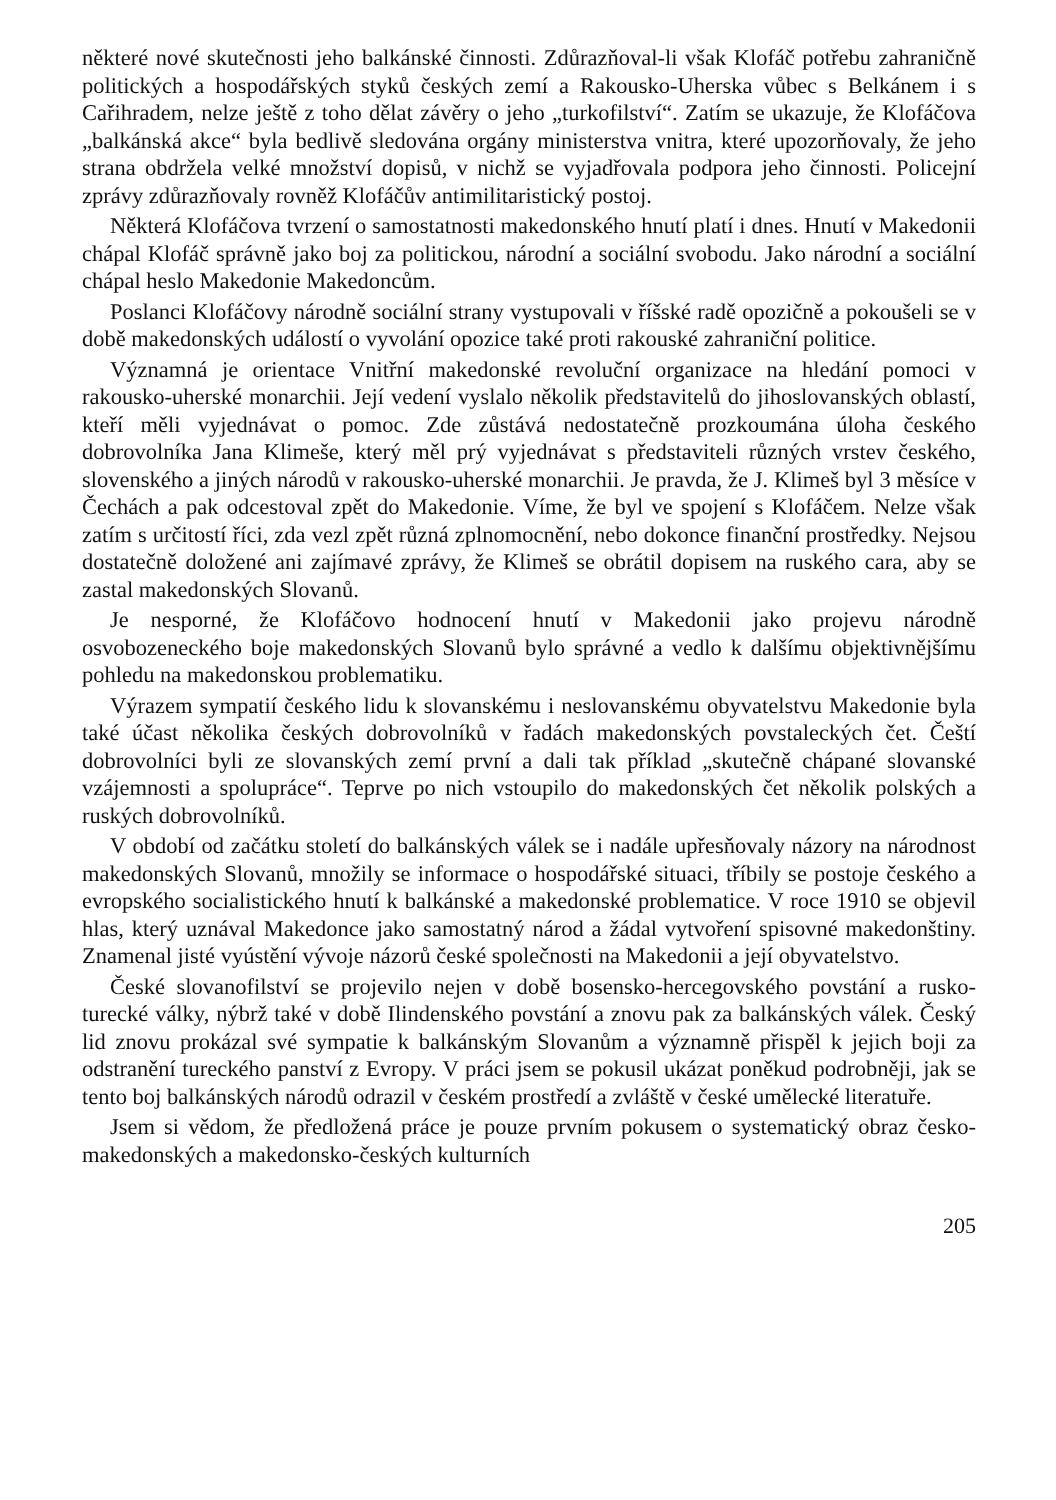některé nové skutečnosti jeho balkánské činnosti. Zdůrazňoval-li však Klofáč potřebu zahraničně politických a hospodářských styků českých zemí a Rakousko-Uherska vůbec s Belkánem i s Cařihradem, nelze ještě z toho dělat závěry o jeho „turkofilství“. Zatím se ukazuje, že Klofáčova „balkánská akce“ byla bedlivě sledována orgány ministerstva vnitra, které upozorňovaly, že jeho strana obdržela velké množství dopisů, v nichž se vyjadřovala podpora jeho činnosti. Policejní zprávy zdůrazňovaly rovněž Klofáčův antimilitaristický postoj.
Některá Klofáčova tvrzení o samostatnosti makedonského hnutí platí i dnes. Hnutí v Makedonii chápal Klofáč správně jako boj za politickou, národní a sociální svobodu. Jako národní a sociální chápal heslo Makedonie Makedoncům.
Poslanci Klofáčovy národně sociální strany vystupovali v říšské radě opozičně a pokoušeli se v době makedonských událostí o vyvolání opozice také proti rakouské zahraniční politice.
Významná je orientace Vnitřní makedonské revoluční organizace na hledání pomoci v rakousko-uherské monarchii. Její vedení vyslalo několik představitelů do jihoslovanských oblastí, kteří měli vyjednávat o pomoc. Zde zůstává nedostatečně prozkoumána úloha českého dobrovolníka Jana Klimeše, který měl prý vyjednávat s představiteli různých vrstev českého, slovenského a jiných národů v rakousko-uherské monarchii. Je pravda, že J. Klimeš byl 3 měsíce v Čechách a pak odcestoval zpět do Makedonie. Víme, že byl ve spojení s Klofáčem. Nelze však zatím s určitostí říci, zda vezl zpět různá zplnomocnění, nebo dokonce finanční prostředky. Nejsou dostatečně doložené ani zajímavé zprávy, že Klimeš se obrátil dopisem na ruského cara, aby se zastal makedonských Slovanů.
Je nesporné, že Klofáčovo hodnocení hnutí v Makedonii jako projevu národně osvobozeneckého boje makedonských Slovanů bylo správné a vedlo k dalšímu objektivnějšímu pohledu na makedonskou problematiku.
Výrazem sympatií českého lidu k slovanskému i neslovanskému obyvatelstvu Makedonie byla také účast několika českých dobrovolníků v řadách makedonských povstaleckých čet. Čeští dobrovolníci byli ze slovanských zemí první a dali tak příklad „skutečně chápané slovanské vzájemnosti a spolupráce“. Teprve po nich vstoupilo do makedonských čet několik polských a ruských dobrovolníků.
V období od začátku století do balkánských válek se i nadále upřesňovaly názory na národnost makedonských Slovanů, množily se informace o hospodářské situaci, tříbily se postoje českého a evropského socialistického hnutí k balkánské a makedonské problematice. V roce 1910 se objevil hlas, který uznával Makedonce jako samostatný národ a žádal vytvoření spisovné makedonštiny. Znamenal jisté vyústění vývoje názorů české společnosti na Makedonii a její obyvatelstvo.
České slovanofilství se projevilo nejen v době bosensko-hercegovského povstání a rusko-turecké války, nýbrž také v době Ilindenského povstání a znovu pak za balkánských válek. Český lid znovu prokázal své sympatie k balkánským Slovanům a významně přispěl k jejich boji za odstranění tureckého panství z Evropy. V práci jsem se pokusil ukázat poněkud podrobněji, jak se tento boj balkánských národů odrazil v českém prostředí a zvláště v české umělecké literatuře.
Jsem si vědom, že předložená práce je pouze prvním pokusem o systematický obraz česko-makedonských a makedonsko-českých kulturních
205